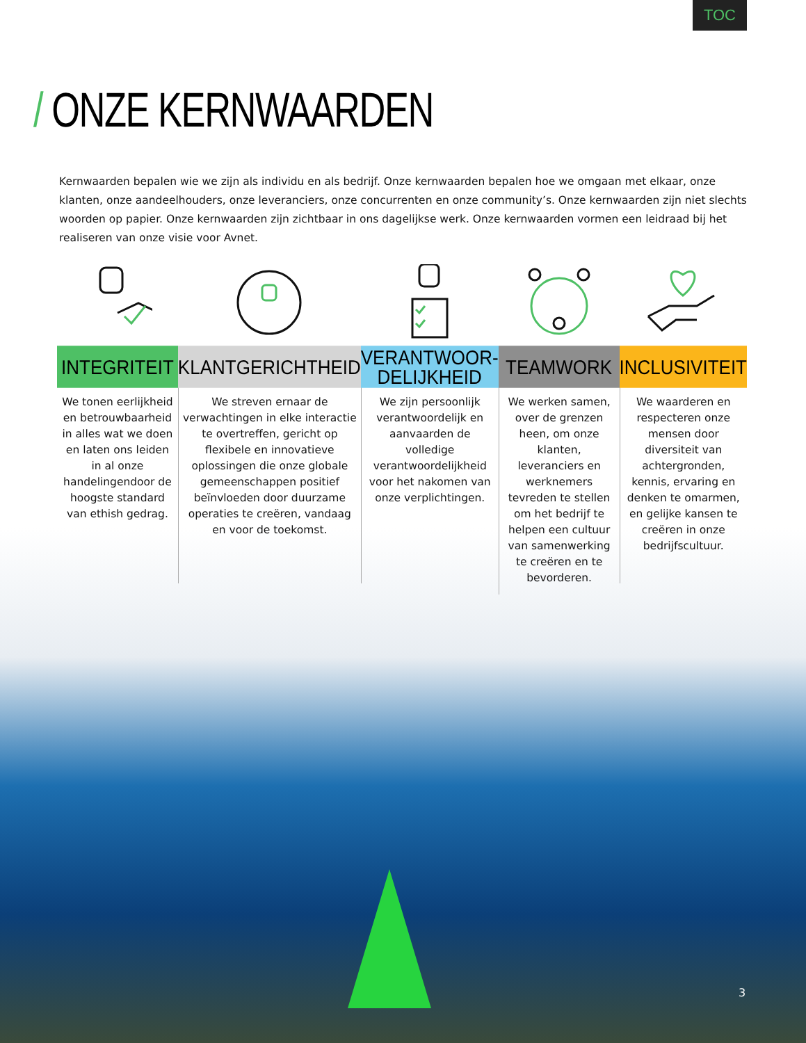TOC
/ ONZE KERNWAARDEN
Kernwaarden bepalen wie we zijn als individu en als bedrijf. Onze kernwaarden bepalen hoe we omgaan met elkaar, onze klanten, onze aandeelhouders, onze leveranciers, onze concurrenten en onze community’s. Onze kernwaarden zijn niet slechts woorden op papier. Onze kernwaarden zijn zichtbaar in ons dagelijkse werk. Onze kernwaarden vormen een leidraad bij het realiseren van onze visie voor Avnet.
INTEGRITEIT
We tonen eerlijkheid en betrouwbaarheid in alles wat we doen en laten ons leiden in al onze handelingendoor de hoogste standard van ethish gedrag.
KLANTGERICHTHEID
We streven ernaar de verwachtingen in elke interactie te overtreffen, gericht op flexibele en innovatieve oplossingen die onze globale gemeenschappen positief beïnvloeden door duurzame operaties te creëren, vandaag en voor de toekomst.
VERANTWOOR-
DELIJKHEID
We zijn persoonlijk verantwoordelijk en aanvaarden de volledige verantwoordelijkheid voor het nakomen van onze verplichtingen.
TEAMWORK
We werken samen, over de grenzen heen, om onze klanten, leveranciers en werknemers tevreden te stellen om het bedrijf te helpen een cultuur van samenwerking te creëren en te bevorderen.
INCLUSIVITEIT
We waarderen en respecteren onze mensen door diversiteit van achtergronden, kennis, ervaring en denken te omarmen, en gelijke kansen te creëren in onze bedrijfscultuur.
3